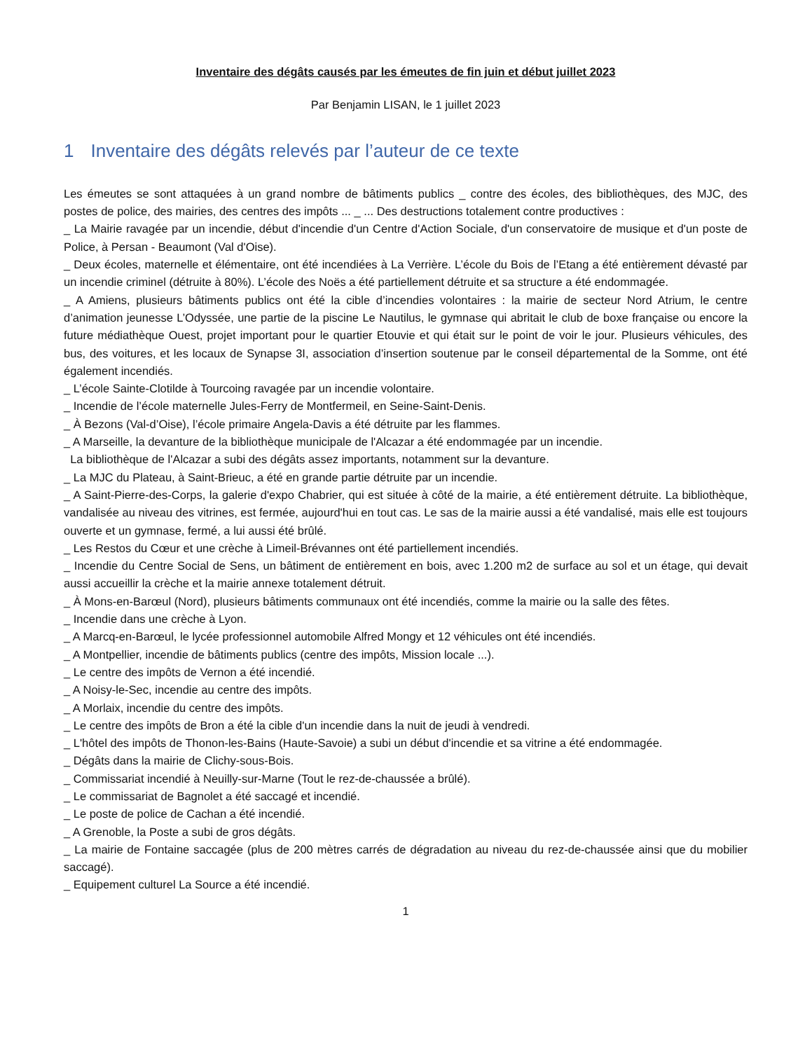Inventaire des dégâts causés par les émeutes de fin juin et début juillet 2023
Par Benjamin LISAN, le 1 juillet 2023
1 Inventaire des dégâts relevés par l’auteur de ce texte
Les émeutes se sont attaquées à un grand nombre de bâtiments publics _ contre des écoles, des bibliothèques, des MJC, des postes de police, des mairies, des centres des impôts ... _ ... Des destructions totalement contre productives :
_ La Mairie ravagée par un incendie, début d'incendie d'un Centre d'Action Sociale, d'un conservatoire de musique et d'un poste de Police, à Persan - Beaumont (Val d'Oise).
_ Deux écoles, maternelle et élémentaire, ont été incendiées à La Verrière. L’école du Bois de l’Etang a été entièrement dévasté par un incendie criminel (détruite à 80%). L’école des Noës a été partiellement détruite et sa structure a été endommagée.
_ A Amiens, plusieurs bâtiments publics ont été la cible d’incendies volontaires : la mairie de secteur Nord Atrium, le centre d’animation jeunesse L’Odyssée, une partie de la piscine Le Nautilus, le gymnase qui abritait le club de boxe française ou encore la future médiathèque Ouest, projet important pour le quartier Etouvie et qui était sur le point de voir le jour. Plusieurs véhicules, des bus, des voitures, et les locaux de Synapse 3I, association d’insertion soutenue par le conseil départemental de la Somme, ont été également incendiés.
_ L’école Sainte-Clotilde à Tourcoing ravagée par un incendie volontaire.
_ Incendie de l’école maternelle Jules-Ferry de Montfermeil, en Seine-Saint-Denis.
_ À Bezons (Val-d’Oise), l’école primaire Angela-Davis a été détruite par les flammes.
_ A Marseille, la devanture de la bibliothèque municipale de l'Alcazar a été endommagée par un incendie.
La bibliothèque de l'Alcazar a subi des dégâts assez importants, notamment sur la devanture.
_ La MJC du Plateau, à Saint-Brieuc, a été en grande partie détruite par un incendie.
_ A Saint-Pierre-des-Corps, la galerie d'expo Chabrier, qui est située à côté de la mairie, a été entièrement détruite. La bibliothèque, vandalisée au niveau des vitrines, est fermée, aujourd'hui en tout cas. Le sas de la mairie aussi a été vandalisé, mais elle est toujours ouverte et un gymnase, fermé, a lui aussi été brûlé.
_ Les Restos du Cœur et une crèche à Limeil-Brévannes ont été partiellement incendiés.
_ Incendie du Centre Social de Sens, un bâtiment de entièrement en bois, avec 1.200 m2 de surface au sol et un étage, qui devait aussi accueillir la crèche et la mairie annexe totalement détruit.
_ À Mons-en-Barœul (Nord), plusieurs bâtiments communaux ont été incendiés, comme la mairie ou la salle des fêtes.
_ Incendie dans une crèche à Lyon.
_ A Marcq-en-Barœul, le lycée professionnel automobile Alfred Mongy et 12 véhicules ont été incendiés.
_ A Montpellier, incendie de bâtiments publics (centre des impôts, Mission locale ...).
_ Le centre des impôts de Vernon a été incendié.
_ A Noisy-le-Sec, incendie au centre des impôts.
_ A Morlaix, incendie du centre des impôts.
_ Le centre des impôts de Bron a été la cible d'un incendie dans la nuit de jeudi à vendredi.
_ L'hôtel des impôts de Thonon-les-Bains (Haute-Savoie) a subi un début d'incendie et sa vitrine a été endommagée.
_ Dégâts dans la mairie de Clichy-sous-Bois.
_ Commissariat incendié à Neuilly-sur-Marne (Tout le rez-de-chaussée a brûlé).
_ Le commissariat de Bagnolet a été saccagé et incendié.
_ Le poste de police de Cachan a été incendié.
_ A Grenoble, la Poste a subi de gros dégâts.
_ La mairie de Fontaine saccagée (plus de 200 mètres carrés de dégradation au niveau du rez-de-chaussée ainsi que du mobilier saccagé).
_ Equipement culturel La Source a été incendié.
1